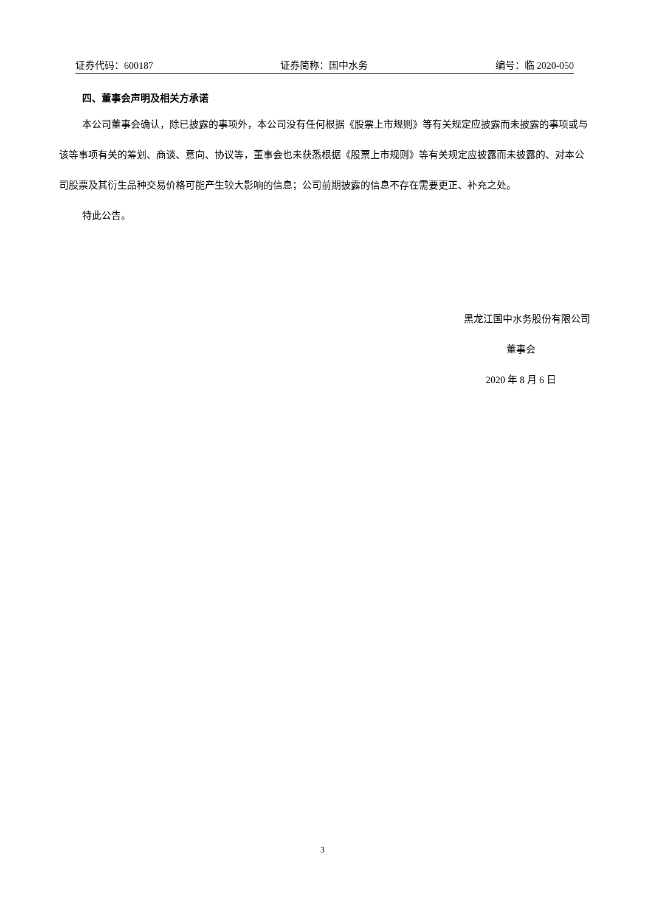证券代码：600187 证券简称：国中水务 编号：临 2020-050
四、董事会声明及相关方承诺
本公司董事会确认，除已披露的事项外，本公司没有任何根据《股票上市规则》等有关规定应披露而未披露的事项或与该等事项有关的筹划、商谈、意向、协议等，董事会也未获悉根据《股票上市规则》等有关规定应披露而未披露的、对本公司股票及其衍生品种交易价格可能产生较大影响的信息；公司前期披露的信息不存在需要更正、补充之处。
特此公告。
黑龙江国中水务股份有限公司
董事会
2020 年 8 月 6 日
3